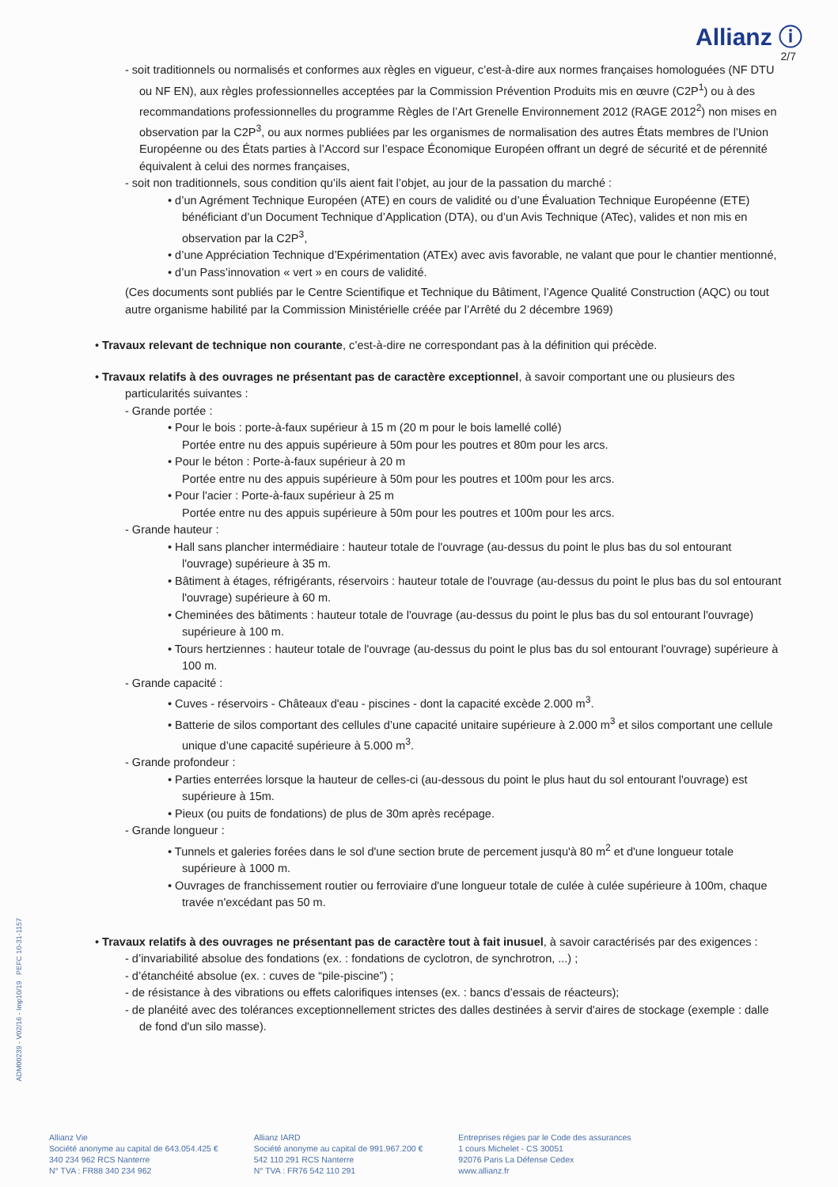Allianz ⓘ
2/7
- soit traditionnels ou normalisés et conformes aux règles en vigueur, c’est-à-dire aux normes françaises homologuées (NF DTU ou NF EN), aux règles professionnelles acceptées par la Commission Prévention Produits mis en œuvre (C2P<sup>1</sup>) ou à des recommandations professionnelles du programme Règles de l’Art Grenelle Environnement 2012 (RAGE 2012<sup>2</sup>) non mises en observation par la C2P<sup>3</sup>, ou aux normes publiées par les organismes de normalisation des autres États membres de l’Union Européenne ou des États parties à l’Accord sur l’espace Économique Européen offrant un degré de sécurité et de pérennité équivalent à celui des normes françaises,
- soit non traditionnels, sous condition qu’ils aient fait l’objet, au jour de la passation du marché :
• d’un Agrément Technique Européen (ATE) en cours de validité ou d’une Évaluation Technique Européenne (ETE) bénéficiant d’un Document Technique d’Application (DTA), ou d’un Avis Technique (ATec), valides et non mis en observation par la C2P<sup>3</sup>,
• d’une Appréciation Technique d’Expérimentation (ATEx) avec avis favorable, ne valant que pour le chantier mentionné,
• d’un Pass’innovation « vert » en cours de validité.
(Ces documents sont publiés par le Centre Scientifique et Technique du Bâtiment, l’Agence Qualité Construction (AQC) ou tout autre organisme habilité par la Commission Ministérielle créée par l’Arrêté du 2 décembre 1969)
• Travaux relevant de technique non courante, c’est-à-dire ne correspondant pas à la définition qui précède.
• Travaux relatifs à des ouvrages ne présentant pas de caractère exceptionnel, à savoir comportant une ou plusieurs des particularités suivantes :
- Grande portée :
• Pour le bois : porte-à-faux supérieur à 15 m (20 m pour le bois lamellé collé)
Portée entre nu des appuis supérieure à 50m pour les poutres et 80m pour les arcs.
• Pour le béton : Porte-à-faux supérieur à 20 m
Portée entre nu des appuis supérieure à 50m pour les poutres et 100m pour les arcs.
• Pour l'acier : Porte-à-faux supérieur à 25 m
Portée entre nu des appuis supérieure à 50m pour les poutres et 100m pour les arcs.
- Grande hauteur :
• Hall sans plancher intermédiaire : hauteur totale de l'ouvrage (au-dessus du point le plus bas du sol entourant l'ouvrage) supérieure à 35 m.
• Bâtiment à étages, réfrigérants, réservoirs : hauteur totale de l'ouvrage (au-dessus du point le plus bas du sol entourant l'ouvrage) supérieure à 60 m.
• Cheminées des bâtiments : hauteur totale de l'ouvrage (au-dessus du point le plus bas du sol entourant l'ouvrage) supérieure à 100 m.
• Tours hertziennes : hauteur totale de l'ouvrage (au-dessus du point le plus bas du sol entourant l'ouvrage) supérieure à 100 m.
- Grande capacité :
• Cuves - réservoirs - Châteaux d'eau - piscines - dont la capacité excède 2.000 m<sup>3</sup>.
• Batterie de silos comportant des cellules d’une capacité unitaire supérieure à 2.000 m<sup>3</sup> et silos comportant une cellule unique d’une capacité supérieure à 5.000 m<sup>3</sup>.
- Grande profondeur :
• Parties enterrées lorsque la hauteur de celles-ci (au-dessous du point le plus haut du sol entourant l'ouvrage) est supérieure à 15m.
• Pieux (ou puits de fondations) de plus de 30m après recépage.
- Grande longueur :
• Tunnels et galeries forées dans le sol d'une section brute de percement jusqu'à 80 m<sup>2</sup> et d'une longueur totale supérieure à 1000 m.
• Ouvrages de franchissement routier ou ferroviaire d'une longueur totale de culée à culée supérieure à 100m, chaque travée n'excédant pas 50 m.
• Travaux relatifs à des ouvrages ne présentant pas de caractère tout à fait inusuel, à savoir caractérisés par des exigences :
- d’invariabilité absolue des fondations (ex. : fondations de cyclotron, de synchrotron, ...) ;
- d’étanchéité absolue (ex. : cuves de “pile-piscine”) ;
- de résistance à des vibrations ou effets calorifiques intenses (ex. : bancs d’essais de réacteurs);
- de planéité avec des tolérances exceptionnellement strictes des dalles destinées à servir d'aires de stockage (exemple : dalle de fond d'un silo masse).
ADM00239 - V02/16 - Imp10/19 PEFC 10-31-1157
Allianz Vie
Société anonyme au capital de 643.054.425 €
340 234 962 RCS Nanterre
N° TVA : FR88 340 234 962
Allianz IARD
Société anonyme au capital de 991.967.200 €
542 110 291 RCS Nanterre
N° TVA : FR76 542 110 291
Entreprises régies par le Code des assurances
1 cours Michelet - CS 30051
92076 Paris La Défense Cedex
www.allianz.fr